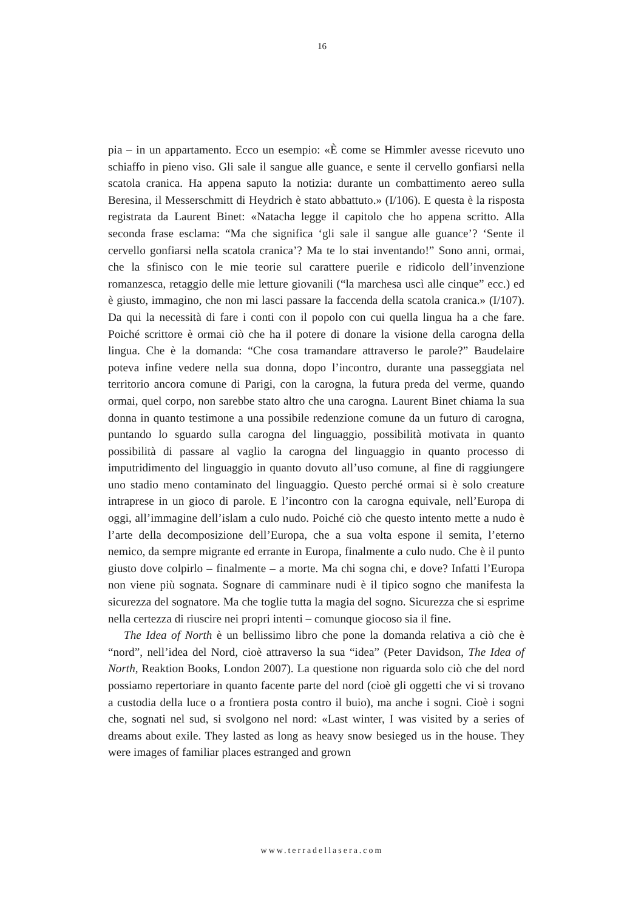16
pia – in un appartamento. Ecco un esempio: «È come se Himmler avesse ricevuto uno schiaffo in pieno viso. Gli sale il sangue alle guance, e sente il cervello gonfiarsi nella scatola cranica. Ha appena saputo la notizia: durante un combattimento aereo sulla Beresina, il Messerschmitt di Heydrich è stato abbattuto.» (I/106). E questa è la risposta registrata da Laurent Binet: «Natacha legge il capitolo che ho appena scritto. Alla seconda frase esclama: “Ma che significa ‘gli sale il sangue alle guance’? ‘Sente il cervello gonfiarsi nella scatola cranica’? Ma te lo stai inventando!” Sono anni, ormai, che la sfinisco con le mie teorie sul carattere puerile e ridicolo dell’invenzione romanzesca, retaggio delle mie letture giovanili (“la marchesa uscì alle cinque” ecc.) ed è giusto, immagino, che non mi lasci passare la faccenda della scatola cranica.» (I/107). Da qui la necessità di fare i conti con il popolo con cui quella lingua ha a che fare. Poiché scrittore è ormai ciò che ha il potere di donare la visione della carogna della lingua. Che è la domanda: “Che cosa tramandare attraverso le parole?” Baudelaire poteva infine vedere nella sua donna, dopo l’incontro, durante una passeggiata nel territorio ancora comune di Parigi, con la carogna, la futura preda del verme, quando ormai, quel corpo, non sarebbe stato altro che una carogna. Laurent Binet chiama la sua donna in quanto testimone a una possibile redenzione comune da un futuro di carogna, puntando lo sguardo sulla carogna del linguaggio, possibilità motivata in quanto possibilità di passare al vaglio la carogna del linguaggio in quanto processo di imputridimento del linguaggio in quanto dovuto all’uso comune, al fine di raggiungere uno stadio meno contaminato del linguaggio. Questo perché ormai si è solo creature intraprese in un gioco di parole. E l’incontro con la carogna equivale, nell’Europa di oggi, all’immagine dell’islam a culo nudo. Poiché ciò che questo intento mette a nudo è l’arte della decomposizione dell’Europa, che a sua volta espone il semita, l’eterno nemico, da sempre migrante ed errante in Europa, finalmente a culo nudo. Che è il punto giusto dove colpirlo – finalmente – a morte. Ma chi sogna chi, e dove? Infatti l’Europa non viene più sognata. Sognare di camminare nudi è il tipico sogno che manifesta la sicurezza del sognatore. Ma che toglie tutta la magia del sogno. Sicurezza che si esprime nella certezza di riuscire nei propri intenti – comunque giocoso sia il fine.
The Idea of North è un bellissimo libro che pone la domanda relativa a ciò che è “nord”, nell’idea del Nord, cioè attraverso la sua “idea” (Peter Davidson, The Idea of North, Reaktion Books, London 2007). La questione non riguarda solo ciò che del nord possiamo repertoriare in quanto facente parte del nord (cioè gli oggetti che vi si trovano a custodia della luce o a frontiera posta contro il buio), ma anche i sogni. Cioè i sogni che, sognati nel sud, si svolgono nel nord: «Last winter, I was visited by a series of dreams about exile. They lasted as long as heavy snow besieged us in the house. They were images of familiar places estranged and grown
www.terradellasera.com